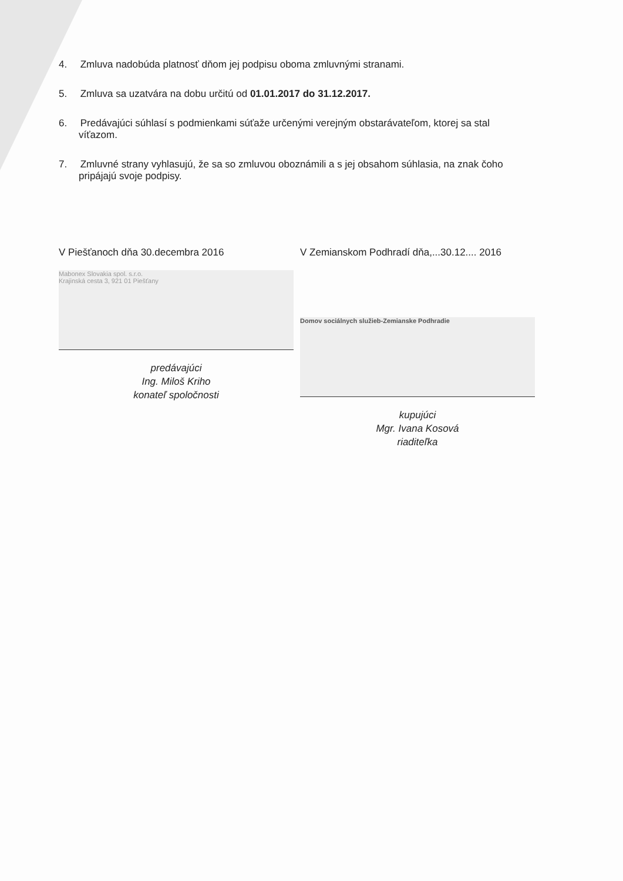4. Zmluva nadobúda platnosť dňom jej podpisu oboma zmluvnými stranami.
5. Zmluva sa uzatvára na dobu určitú od 01.01.2017 do 31.12.2017.
6. Predávajúci súhlasí s podmienkami súťaže určenými verejným obstarávateľom, ktorej sa stal
víťazom.
7. Zmluvné strany vyhlasujú, že sa so zmluvou oboznámili a s jej obsahom súhlasia, na znak čoho
pripájajú svoje podpisy.
V Piešťanoch dňa 30.decembra 2016
Mabonex Slovakia spol. s.r.o.
Krajinská cesta 3, 921 01 Piešťany
predávajúci
Ing. Miloš Kriho
konateľ spoločnosti
V Zemianskom Podhradí dňa,...30.12.... 2016
Domov sociálnych služieb-Zemianske Podhradie
kupujúci
Mgr. Ivana Kosová
riaditeľka